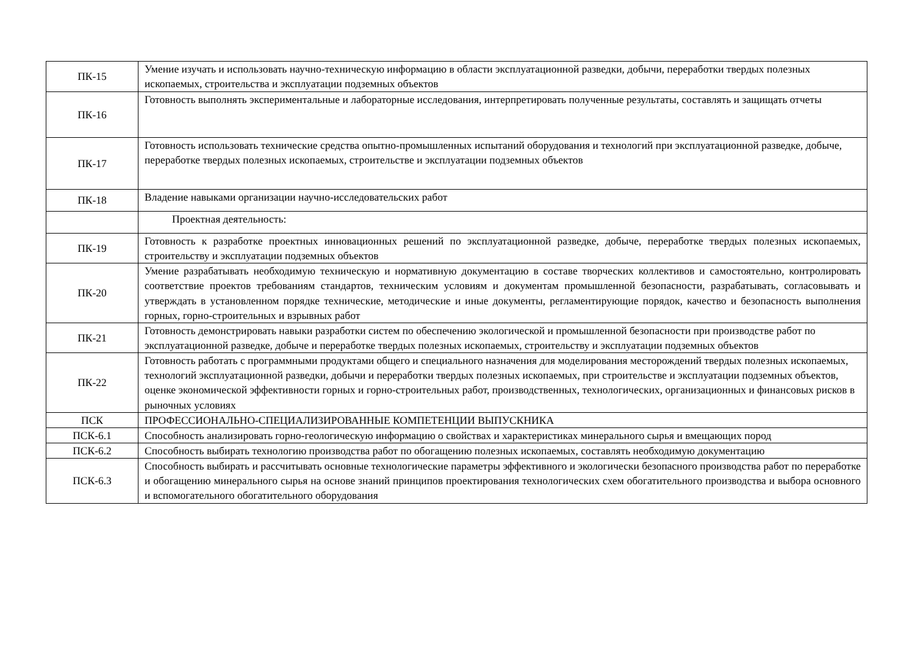| ПК-15 | Умение изучать и использовать научно-техническую информацию в области эксплуатационной разведки, добычи, переработки твердых полезных ископаемых, строительства и эксплуатации подземных объектов |
| ПК-16 | Готовность выполнять экспериментальные и лабораторные исследования, интерпретировать полученные результаты, составлять и защищать отчеты |
| ПК-17 | Готовность использовать технические средства опытно-промышленных испытаний оборудования и технологий при эксплуатационной разведке, добыче, переработке твердых полезных ископаемых, строительстве и эксплуатации подземных объектов |
| ПК-18 | Владение навыками организации научно-исследовательских работ |
| | Проектная деятельность: |
| ПК-19 | Готовность к разработке проектных инновационных решений по эксплуатационной разведке, добыче, переработке твердых полезных ископаемых, строительству и эксплуатации подземных объектов |
| ПК-20 | Умение разрабатывать необходимую техническую и нормативную документацию в составе творческих коллективов и самостоятельно, контролировать соответствие проектов требованиям стандартов, техническим условиям и документам промышленной безопасности, разрабатывать, согласовывать и утверждать в установленном порядке технические, методические и иные документы, регламентирующие порядок, качество и безопасность выполнения горных, горно-строительных и взрывных работ |
| ПК-21 | Готовность демонстрировать навыки разработки систем по обеспечению экологической и промышленной безопасности при производстве работ по эксплуатационной разведке, добыче и переработке твердых полезных ископаемых, строительству и эксплуатации подземных объектов |
| ПК-22 | Готовность работать с программными продуктами общего и специального назначения для моделирования месторождений твердых полезных ископаемых, технологий эксплуатационной разведки, добычи и переработки твердых полезных ископаемых, при строительстве и эксплуатации подземных объектов, оценке экономической эффективности горных и горно-строительных работ, производственных, технологических, организационных и финансовых рисков в рыночных условиях |
| ПСК | ПРОФЕССИОНАЛЬНО-СПЕЦИАЛИЗИРОВАННЫЕ КОМПЕТЕНЦИИ ВЫПУСКНИКА |
| ПСК-6.1 | Способность анализировать горно-геологическую информацию о свойствах и характеристиках минерального сырья и вмещающих пород |
| ПСК-6.2 | Способность выбирать технологию производства работ по обогащению полезных ископаемых, составлять необходимую документацию |
| ПСК-6.3 | Способность выбирать и рассчитывать основные технологические параметры эффективного и экологически безопасного производства работ по переработке и обогащению минерального сырья на основе знаний принципов проектирования технологических схем обогатительного производства и выбора основного и вспомогательного обогатительного оборудования |